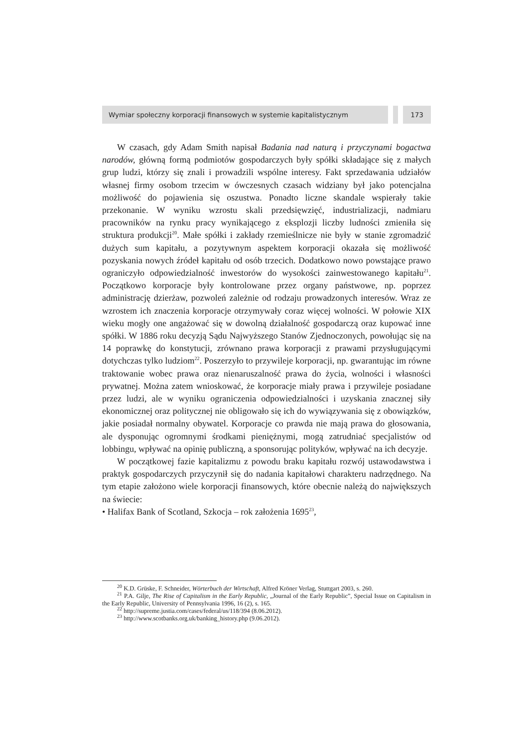Wymiar społeczny korporacji finansowych w systemie kapitalistycznym 173
W czasach, gdy Adam Smith napisał Badania nad naturą i przyczynami bogactwa narodów, główną formą podmiotów gospodarczych były spółki składające się z małych grup ludzi, którzy się znali i prowadzili wspólne interesy. Fakt sprzedawania udziałów własnej firmy osobom trzecim w ówczesnych czasach widziany był jako potencjalna możliwość do pojawienia się oszustwa. Ponadto liczne skandale wspierały takie przekonanie. W wyniku wzrostu skali przedsięwzięć, industrializacji, nadmiaru pracowników na rynku pracy wynikającego z eksplozji liczby ludności zmieniła się struktura produkcji<sup>20</sup>. Małe spółki i zakłady rzemieślnicze nie były w stanie zgromadzić dużych sum kapitału, a pozytywnym aspektem korporacji okazała się możliwość pozyskania nowych źródeł kapitału od osób trzecich. Dodatkowo nowo powstające prawo ograniczyło odpowiedzialność inwestorów do wysokości zainwestowanego kapitału<sup>21</sup>. Początkowo korporacje były kontrolowane przez organy państwowe, np. poprzez administrację dzierżaw, pozwoleń zależnie od rodzaju prowadzonych interesów. Wraz ze wzrostem ich znaczenia korporacje otrzymywały coraz więcej wolności. W połowie XIX wieku mogły one angażować się w dowolną działalność gospodarczą oraz kupować inne spółki. W 1886 roku decyzją Sądu Najwyższego Stanów Zjednoczonych, powołując się na 14 poprawkę do konstytucji, zrównano prawa korporacji z prawami przysługującymi dotychczas tylko ludziom<sup>22</sup>. Poszerzyło to przywileje korporacji, np. gwarantując im równe traktowanie wobec prawa oraz nienaruszalność prawa do życia, wolności i własności prywatnej. Można zatem wnioskować, że korporacje miały prawa i przywileje posiadane przez ludzi, ale w wyniku ograniczenia odpowiedzialności i uzyskania znacznej siły ekonomicznej oraz politycznej nie obligowało się ich do wywiązywania się z obowiązków, jakie posiadał normalny obywatel. Korporacje co prawda nie mają prawa do głosowania, ale dysponując ogromnymi środkami pieniężnymi, mogą zatrudniać specjalistów od lobbingu, wpływać na opinię publiczną, a sponsorując polityków, wpływać na ich decyzje.
W początkowej fazie kapitalizmu z powodu braku kapitału rozwój ustawodawstwa i praktyk gospodarczych przyczynił się do nadania kapitałowi charakteru nadrzędnego. Na tym etapie założono wiele korporacji finansowych, które obecnie należą do największych na świecie:
• Halifax Bank of Scotland, Szkocja – rok założenia 1695<sup>23</sup>,
<sup>20</sup> K.D. Grüske, F. Schneider, Wörterbuch der Wirtschaft, Alfred Kröner Verlag, Stuttgart 2003, s. 260.
<sup>21</sup> P.A. Gilje, The Rise of Capitalism in the Early Republic, „Journal of the Early Republic”, Special Issue on Capitalism in the Early Republic, University of Pennsylvania 1996, 16 (2), s. 165.
<sup>22</sup> http://supreme.justia.com/cases/federal/us/118/394 (8.06.2012).
<sup>23</sup> http://www.scotbanks.org.uk/banking_history.php (9.06.2012).